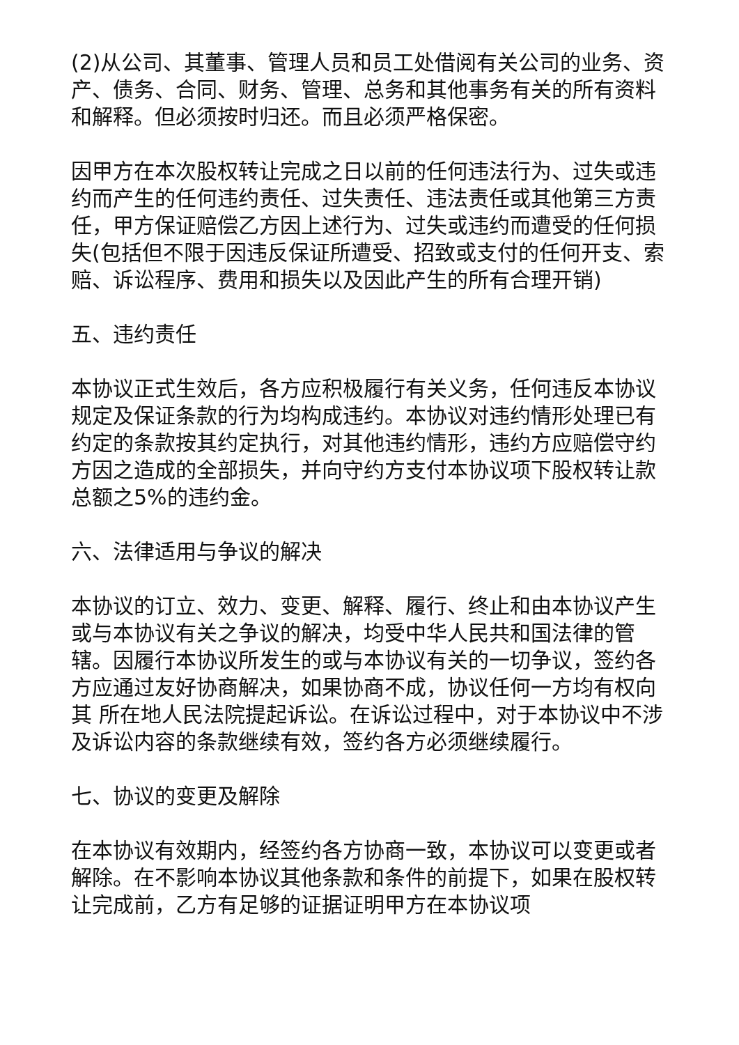(2)从公司、其董事、管理人员和员工处借阅有关公司的业务、资产、债务、合同、财务、管理、总务和其他事务有关的所有资料和解释。但必须按时归还。而且必须严格保密。
因甲方在本次股权转让完成之日以前的任何违法行为、过失或违约而产生的任何违约责任、过失责任、违法责任或其他第三方责任，甲方保证赔偿乙方因上述行为、过失或违约而遭受的任何损失(包括但不限于因违反保证所遭受、招致或支付的任何开支、索赔、诉讼程序、费用和损失以及因此产生的所有合理开销)
五、违约责任
本协议正式生效后，各方应积极履行有关义务，任何违反本协议规定及保证条款的行为均构成违约。本协议对违约情形处理已有约定的条款按其约定执行，对其他违约情形，违约方应赔偿守约方因之造成的全部损失，并向守约方支付本协议项下股权转让款总额之5%的违约金。
六、法律适用与争议的解决
本协议的订立、效力、变更、解释、履行、终止和由本协议产生或与本协议有关之争议的解决，均受中华人民共和国法律的管辖。因履行本协议所发生的或与本协议有关的一切争议，签约各方应通过友好协商解决，如果协商不成，协议任何一方均有权向其 所在地人民法院提起诉讼。在诉讼过程中，对于本协议中不涉及诉讼内容的条款继续有效，签约各方必须继续履行。
七、协议的变更及解除
在本协议有效期内，经签约各方协商一致，本协议可以变更或者解除。在不影响本协议其他条款和条件的前提下，如果在股权转让完成前，乙方有足够的证据证明甲方在本协议项